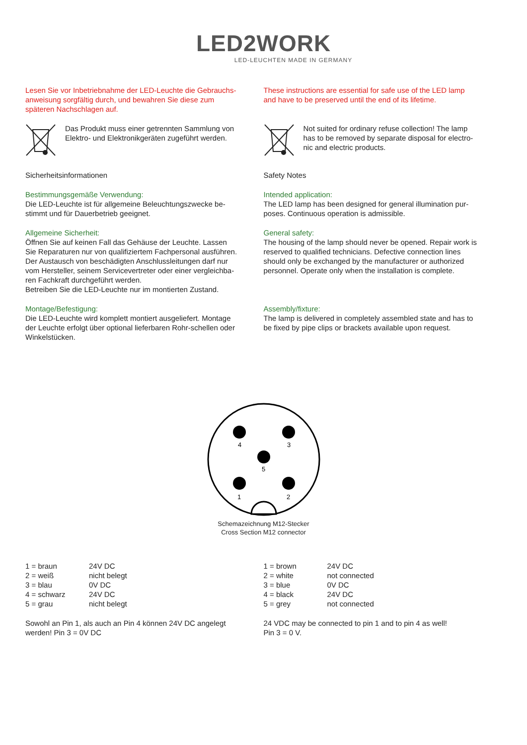LED2WORK
LED-LEUCHTEN MADE IN GERMANY
Lesen Sie vor Inbetriebnahme der LED-Leuchte die Gebrauchs-anweisung sorgfältig durch, und bewahren Sie diese zum späteren Nachschlagen auf.
Das Produkt muss einer getrennten Sammlung von Elektro- und Elektronikgeräten zugeführt werden.
Sicherheitsinformationen
Bestimmungsgemäße Verwendung:
Die LED-Leuchte ist für allgemeine Beleuchtungszwecke be-stimmt und für Dauerbetrieb geeignet.
Allgemeine Sicherheit:
Öffnen Sie auf keinen Fall das Gehäuse der Leuchte. Lassen Sie Reparaturen nur von qualifiziertem Fachpersonal ausführen. Der Austausch von beschädigten Anschlussleitungen darf nur vom Hersteller, seinem Servicevertreter oder einer vergleichba-ren Fachkraft durchgeführt werden.
Betreiben Sie die LED-Leuchte nur im montierten Zustand.
Montage/Befestigung:
Die LED-Leuchte wird komplett montiert ausgeliefert. Montage der Leuchte erfolgt über optional lieferbaren Rohr-schellen oder Winkelstücken.
These instructions are essential for safe use of the LED lamp and have to be preserved until the end of its lifetime.
Not suited for ordinary refuse collection! The lamp has to be removed by separate disposal for electro-nic and electric products.
Safety Notes
Intended application:
The LED lamp has been designed for general illumination pur-poses. Continuous operation is admissible.
General safety:
The housing of the lamp should never be opened. Repair work is reserved to qualified technicians. Defective connection lines should only be exchanged by the manufacturer or authorized personnel. Operate only when the installation is complete.
Assembly/fixture:
The lamp is delivered in completely assembled state and has to be fixed by pipe clips or brackets available upon request.
4
3
5
1
2
Schemazeichnung M12-Stecker
Cross Section M12 connector
| 1 = braun | 24V DC |
| 2 = weiß | nicht belegt |
| 3 = blau | 0V DC |
| 4 = schwarz | 24V DC |
| 5 = grau | nicht belegt |
Sowohl an Pin 1, als auch an Pin 4 können 24V DC angelegt werden! Pin 3 = 0V DC
| 1 = brown | 24V DC |
| 2 = white | not connected |
| 3 = blue | 0V DC |
| 4 = black | 24V DC |
| 5 = grey | not connected |
24 VDC may be connected to pin 1 and to pin 4 as well!
Pin 3 = 0 V.